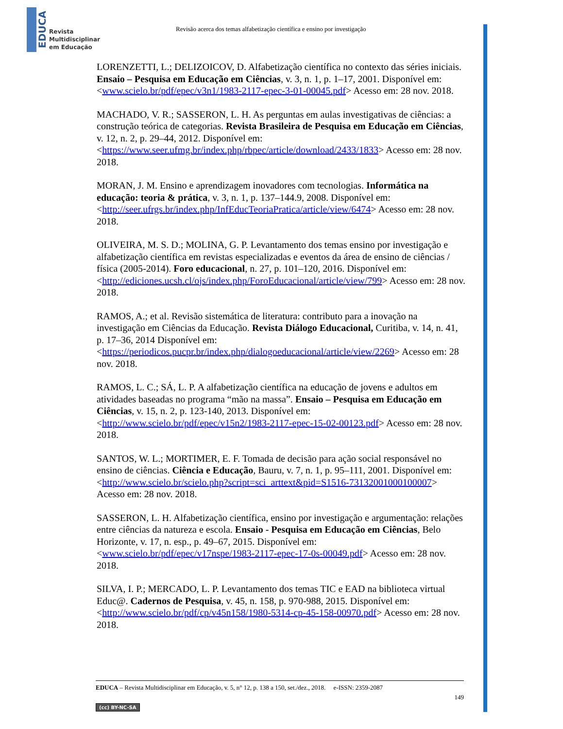EDUCA
Revista
Multidisciplinar
em Educação
Revisão acerca dos temas alfabetização científica e ensino por investigação
LORENZETTI, L.; DELIZOICOV, D. Alfabetização científica no contexto das séries iniciais. Ensaio – Pesquisa em Educação em Ciências, v. 3, n. 1, p. 1–17, 2001. Disponível em: <www.scielo.br/pdf/epec/v3n1/1983-2117-epec-3-01-00045.pdf> Acesso em: 28 nov. 2018.
MACHADO, V. R.; SASSERON, L. H. As perguntas em aulas investigativas de ciências: a construção teórica de categorias. Revista Brasileira de Pesquisa em Educação em Ciências, v. 12, n. 2, p. 29–44, 2012. Disponível em: <https://www.seer.ufmg.br/index.php/rbpec/article/download/2433/1833> Acesso em: 28 nov. 2018.
MORAN, J. M. Ensino e aprendizagem inovadores com tecnologias. Informática na educação: teoria & prática, v. 3, n. 1, p. 137–144.9, 2008. Disponível em: <http://seer.ufrgs.br/index.php/InfEducTeoriaPratica/article/view/6474> Acesso em: 28 nov. 2018.
OLIVEIRA, M. S. D.; MOLINA, G. P. Levantamento dos temas ensino por investigação e alfabetização científica em revistas especializadas e eventos da área de ensino de ciências / física (2005-2014). Foro educacional, n. 27, p. 101–120, 2016. Disponível em:
<http://ediciones.ucsh.cl/ojs/index.php/ForoEducacional/article/view/799> Acesso em: 28 nov. 2018.
RAMOS, A.; et al. Revisão sistemática de literatura: contributo para a inovação na investigação em Ciências da Educação. Revista Diálogo Educacional, Curitiba, v. 14, n. 41, p. 17–36, 2014 Disponível em: <https://periodicos.pucpr.br/index.php/dialogoeducacional/article/view/2269> Acesso em: 28 nov. 2018.
RAMOS, L. C.; SÁ, L. P. A alfabetização científica na educação de jovens e adultos em atividades baseadas no programa “mão na massa”. Ensaio – Pesquisa em Educação em Ciências, v. 15, n. 2, p. 123-140, 2013. Disponível em: <http://www.scielo.br/pdf/epec/v15n2/1983-2117-epec-15-02-00123.pdf> Acesso em: 28 nov. 2018.
SANTOS, W. L.; MORTIMER, E. F. Tomada de decisão para ação social responsável no ensino de ciências. Ciência e Educação, Bauru, v. 7, n. 1, p. 95–111, 2001. Disponível em: <http://www.scielo.br/scielo.php?script=sci_arttext&pid=S1516-73132001000100007> Acesso em: 28 nov. 2018.
SASSERON, L. H. Alfabetização científica, ensino por investigação e argumentação: relações entre ciências da natureza e escola. Ensaio - Pesquisa em Educação em Ciências, Belo Horizonte, v. 17, n. esp., p. 49–67, 2015. Disponível em: <www.scielo.br/pdf/epec/v17nspe/1983-2117-epec-17-0s-00049.pdf> Acesso em: 28 nov. 2018.
SILVA, I. P.; MERCADO, L. P. Levantamento dos temas TIC e EAD na biblioteca virtual Educ@. Cadernos de Pesquisa, v. 45, n. 158, p. 970-988, 2015. Disponível em: <http://www.scielo.br/pdf/cp/v45n158/1980-5314-cp-45-158-00970.pdf> Acesso em: 28 nov. 2018.
EDUCA – Revista Multidisciplinar em Educação, v. 5, n° 12, p. 138 a 150, set./dez., 2018. e-ISSN: 2359-2087
149
(cc) BY-NC-SA